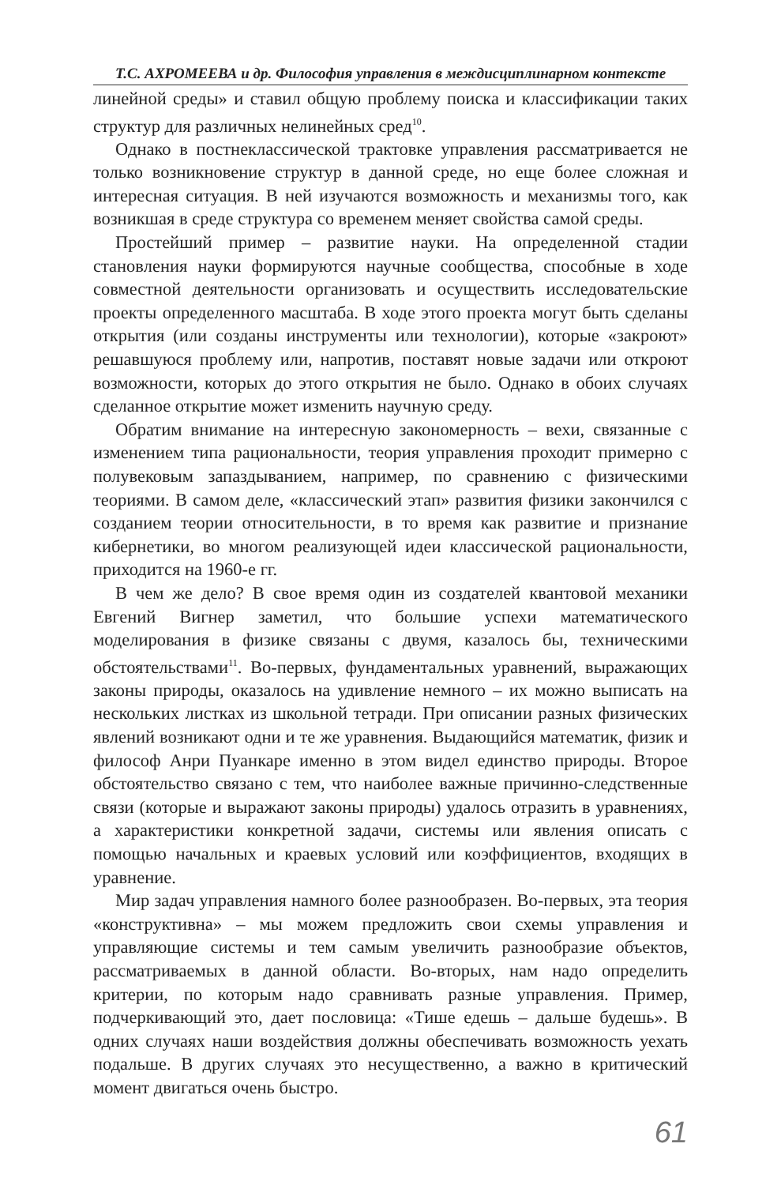Т.С. АХРОМЕЕВА и др. Философия управления в междисциплинарном контексте
линейной среды» и ставил общую проблему поиска и классификации таких структур для различных нелинейных сред<sup>10</sup>.
Однако в постнеклассической трактовке управления рассматривается не только возникновение структур в данной среде, но еще более сложная и интересная ситуация. В ней изучаются возможность и механизмы того, как возникшая в среде структура со временем меняет свойства самой среды.
Простейший пример – развитие науки. На определенной стадии становления науки формируются научные сообщества, способные в ходе совместной деятельности организовать и осуществить исследовательские проекты определенного масштаба. В ходе этого проекта могут быть сделаны открытия (или созданы инструменты или технологии), которые «закроют» решавшуюся проблему или, напротив, поставят новые задачи или откроют возможности, которых до этого открытия не было. Однако в обоих случаях сделанное открытие может изменить научную среду.
Обратим внимание на интересную закономерность – вехи, связанные с изменением типа рациональности, теория управления проходит примерно с полувековым запаздыванием, например, по сравнению с физическими теориями. В самом деле, «классический этап» развития физики закончился с созданием теории относительности, в то время как развитие и признание кибернетики, во многом реализующей идеи классической рациональности, приходится на 1960-е гг.
В чем же дело? В свое время один из создателей квантовой механики Евгений Вигнер заметил, что большие успехи математического моделирования в физике связаны с двумя, казалось бы, техническими обстоятельствами<sup>11</sup>. Во-первых, фундаментальных уравнений, выражающих законы природы, оказалось на удивление немного – их можно выписать на нескольких листках из школьной тетради. При описании разных физических явлений возникают одни и те же уравнения. Выдающийся математик, физик и философ Анри Пуанкаре именно в этом видел единство природы. Второе обстоятельство связано с тем, что наиболее важные причинно-следственные связи (которые и выражают законы природы) удалось отразить в уравнениях, а характеристики конкретной задачи, системы или явления описать с помощью начальных и краевых условий или коэффициентов, входящих в уравнение.
Мир задач управления намного более разнообразен. Во-первых, эта теория «конструктивна» – мы можем предложить свои схемы управления и управляющие системы и тем самым увеличить разнообразие объектов, рассматриваемых в данной области. Во-вторых, нам надо определить критерии, по которым надо сравнивать разные управления. Пример, подчеркивающий это, дает пословица: «Тише едешь – дальше будешь». В одних случаях наши воздействия должны обеспечивать возможность уехать подальше. В других случаях это несущественно, а важно в критический момент двигаться очень быстро.
61